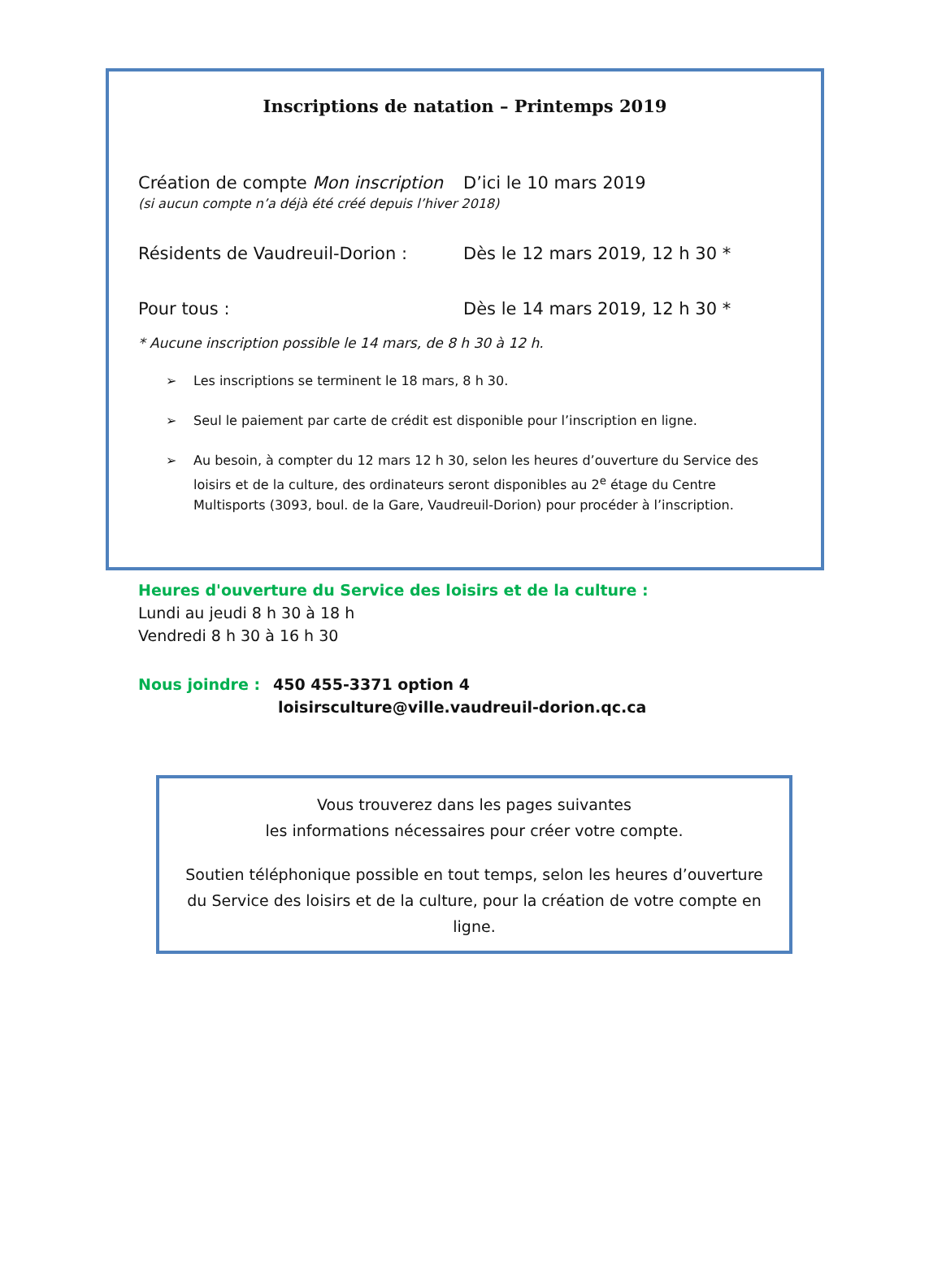Inscriptions de natation – Printemps 2019
Création de compte Mon inscription
D’ici le 10 mars 2019
(si aucun compte n’a déjà été créé depuis l’hiver 2018)
Résidents de Vaudreuil-Dorion : Dès le 12 mars 2019, 12 h 30 *
Pour tous : Dès le 14 mars 2019, 12 h 30 *
* Aucune inscription possible le 14 mars, de 8 h 30 à 12 h.
➢ Les inscriptions se terminent le 18 mars, 8 h 30.
➢ Seul le paiement par carte de crédit est disponible pour l’inscription en ligne.
➢ Au besoin, à compter du 12 mars 12 h 30, selon les heures d’ouverture du Service des loisirs et de la culture, des ordinateurs seront disponibles au 2<sup>e</sup> étage du Centre Multisports (3093, boul. de la Gare, Vaudreuil-Dorion) pour procéder à l’inscription.
Heures d'ouverture du Service des loisirs et de la culture :
Lundi au jeudi 8 h 30 à 18 h
Vendredi 8 h 30 à 16 h 30
Nous joindre : 450 455-3371 option 4
loisirsculture@ville.vaudreuil-dorion.qc.ca
Vous trouverez dans les pages suivantes
les informations nécessaires pour créer votre compte.
Soutien téléphonique possible en tout temps, selon les heures d’ouverture du Service des loisirs et de la culture, pour la création de votre compte en ligne.